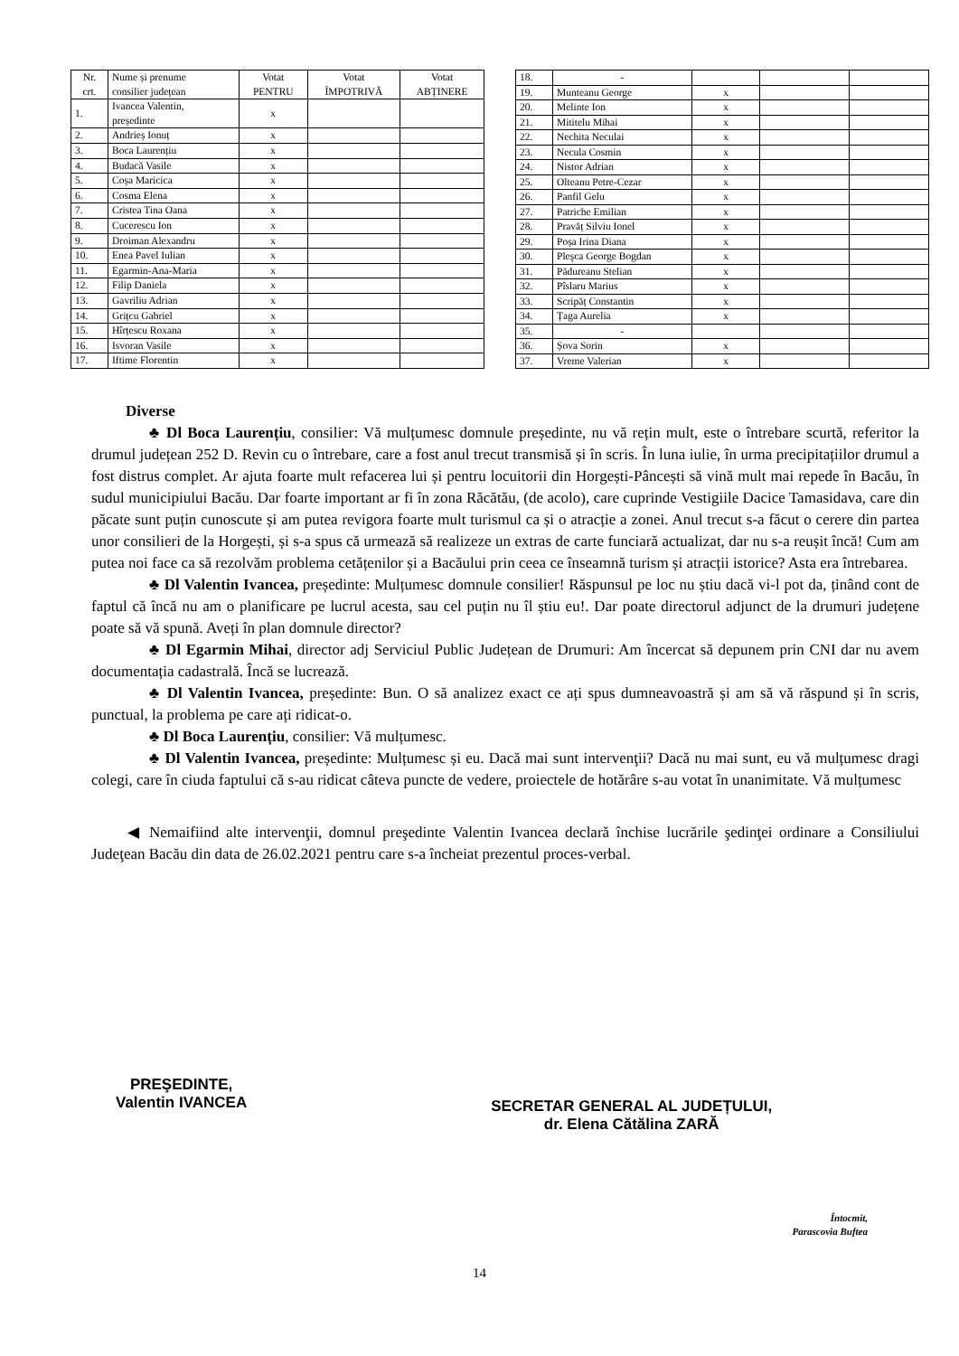| Nr. crt. | Nume și prenume consilier județean | Votat PENTRU | Votat ÎMPOTRIVĂ | Votat ABȚINERE |
| --- | --- | --- | --- | --- |
| 1. | Ivancea Valentin, președinte | x | | |
| 2. | Andrieș Ionuț | x | | |
| 3. | Boca Laurențiu | x | | |
| 4. | Budacă Vasile | x | | |
| 5. | Coșa Maricica | x | | |
| 6. | Cosma Elena | x | | |
| 7. | Cristea Tina Oana | x | | |
| 8. | Cucerescu Ion | x | | |
| 9. | Droiman Alexandru | x | | |
| 10. | Enea Pavel Iulian | x | | |
| 11. | Egarmin-Ana-Maria | x | | |
| 12. | Filip Daniela | x | | |
| 13. | Gavriliu Adrian | x | | |
| 14. | Grițcu Gabriel | x | | |
| 15. | Hîrțescu Roxana | x | | |
| 16. | Isvoran Vasile | x | | |
| 17. | Iftime Florentin | x | | |
| 18. | - | | | |
| 19. | Munteanu George | x | | |
| 20. | Melinte Ion | x | | |
| 21. | Mititelu Mihai | x | | |
| 22. | Nechita Neculai | x | | |
| 23. | Necula Cosmin | x | | |
| 24. | Nistor Adrian | x | | |
| 25. | Olteanu Petre-Cezar | x | | |
| 26. | Panfil Gelu | x | | |
| 27. | Patriche Emilian | x | | |
| 28. | Pravăț Silviu Ionel | x | | |
| 29. | Poșa Irina Diana | x | | |
| 30. | Pleşca George Bogdan | x | | |
| 31. | Pădureanu Stelian | x | | |
| 32. | Pîslaru Marius | x | | |
| 33. | Scripăț Constantin | x | | |
| 34. | Țaga Aurelia | x | | |
| 35. | - | | | |
| 36. | Șova Sorin | x | | |
| 37. | Vreme Valerian | x | | |
Diverse
♣ Dl Boca Laurențiu, consilier: Vă mulțumesc domnule președinte, nu vă rețin mult, este o întrebare scurtă, referitor la drumul județean 252 D. Revin cu o întrebare, care a fost anul trecut transmisă și în scris. În luna iulie, în urma precipitațiilor drumul a fost distrus complet. Ar ajuta foarte mult refacerea lui și pentru locuitorii din Horgești-Pâncești să vină mult mai repede în Bacău, în sudul municipiului Bacău. Dar foarte important ar fi în zona Răcătău, (de acolo), care cuprinde Vestigiile Dacice Tamasidava, care din păcate sunt puțin cunoscute și am putea revigora foarte mult turismul ca și o atracție a zonei. Anul trecut s-a făcut o cerere din partea unor consilieri de la Horgești, și s-a spus că urmează să realizeze un extras de carte funciară actualizat, dar nu s-a reușit încă! Cum am putea noi face ca să rezolvăm problema cetățenilor și a Bacăului prin ceea ce înseamnă turism și atracții istorice? Asta era întrebarea.
♣ Dl Valentin Ivancea, președinte: Mulțumesc domnule consilier! Răspunsul pe loc nu știu dacă vi-l pot da, ținând cont de faptul că încă nu am o planificare pe lucrul acesta, sau cel puțin nu îl știu eu!. Dar poate directorul adjunct de la drumuri județene poate să vă spună. Aveți în plan domnule director?
♣ Dl Egarmin Mihai, director adj Serviciul Public Județean de Drumuri: Am încercat să depunem prin CNI dar nu avem documentația cadastrală. Încă se lucrează.
♣ Dl Valentin Ivancea, președinte: Bun. O să analizez exact ce ați spus dumneavoastră și am să vă răspund și în scris, punctual, la problema pe care ați ridicat-o.
♣ Dl Boca Laurențiu, consilier: Vă mulțumesc.
♣ Dl Valentin Ivancea, președinte: Mulțumesc și eu. Dacă mai sunt intervenţii? Dacă nu mai sunt, eu vă mulțumesc dragi colegi, care în ciuda faptului că s-au ridicat câteva puncte de vedere, proiectele de hotărâre s-au votat în unanimitate. Vă mulțumesc
◀ Nemaifiind alte intervenţii, domnul preşedinte Valentin Ivancea declară închise lucrările şedinţei ordinare a Consiliului Judeţean Bacău din data de 26.02.2021 pentru care s-a încheiat prezentul proces-verbal.
PREŞEDINTE,
Valentin IVANCEA
SECRETAR GENERAL AL JUDEȚULUI,
dr. Elena Cătălina ZARĂ
Întocmit,
Parascovia Buftea
14